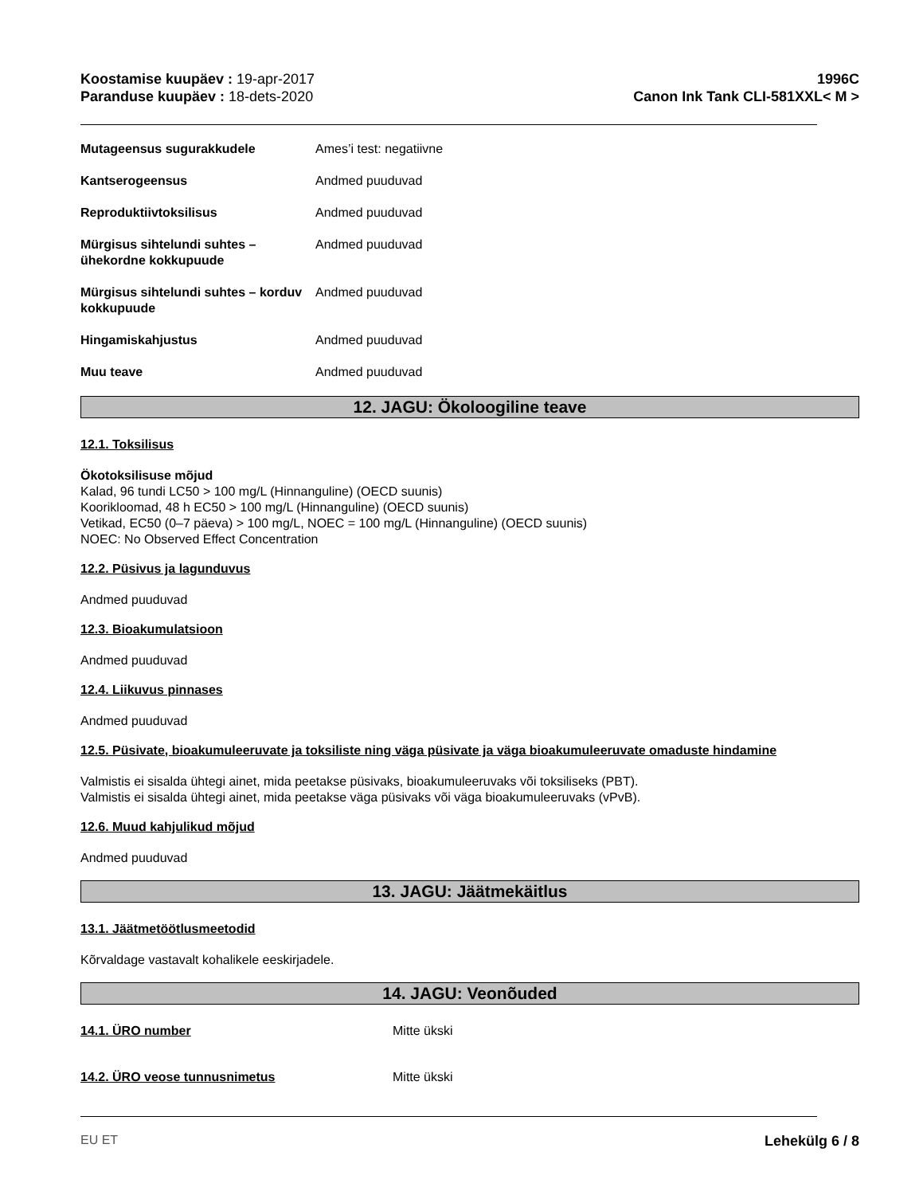Koostamise kuupäev : 19-apr-2017
Paranduse kuupäev : 18-dets-2020
1996C
Canon Ink Tank CLI-581XXL< M >
Mutageensus sugurakkudele Ames’i test: negatiivne
Kantserogeensus Andmed puuduvad
Reproduktiivtoksilisus Andmed puuduvad
Mürgisus sihtelundi suhtes – ühekordne kokkupuude
Andmed puuduvad
Mürgisus sihtelundi suhtes – korduv kokkupuude
Andmed puuduvad
Hingamiskahjustus Andmed puuduvad
Muu teave Andmed puuduvad
12. JAGU: Ökoloogiline teave
12.1. Toksilisus
Ökotoksilisuse mõjud
Kalad, 96 tundi LC50 > 100 mg/L (Hinnanguline) (OECD suunis)
Koorikloomad, 48 h EC50 > 100 mg/L (Hinnanguline) (OECD suunis)
Vetikad, EC50 (0–7 päeva) > 100 mg/L, NOEC = 100 mg/L (Hinnanguline) (OECD suunis)
NOEC: No Observed Effect Concentration
12.2. Püsivus ja lagunduvus
Andmed puuduvad
12.3. Bioakumulatsioon
Andmed puuduvad
12.4. Liikuvus pinnases
Andmed puuduvad
12.5. Püsivate, bioakumuleeruvate ja toksiliste ning väga püsivate ja väga bioakumuleeruvate omaduste hindamine
Valmistis ei sisalda ühtegi ainet, mida peetakse püsivaks, bioakumuleeruvaks või toksiliseks (PBT).
Valmistis ei sisalda ühtegi ainet, mida peetakse väga püsivaks või väga bioakumuleeruvaks (vPvB).
12.6. Muud kahjulikud mõjud
Andmed puuduvad
13. JAGU: Jäätmekäitlus
13.1. Jäätmetöötlusmeetodid
Kõrvaldage vastavalt kohalikele eeskirjadele.
14. JAGU: Veonõuded
14.1. ÜRO number Mitte ükski
14.2. ÜRO veose tunnusnimetus Mitte ükski
EU ET Lehekülg 6 / 8